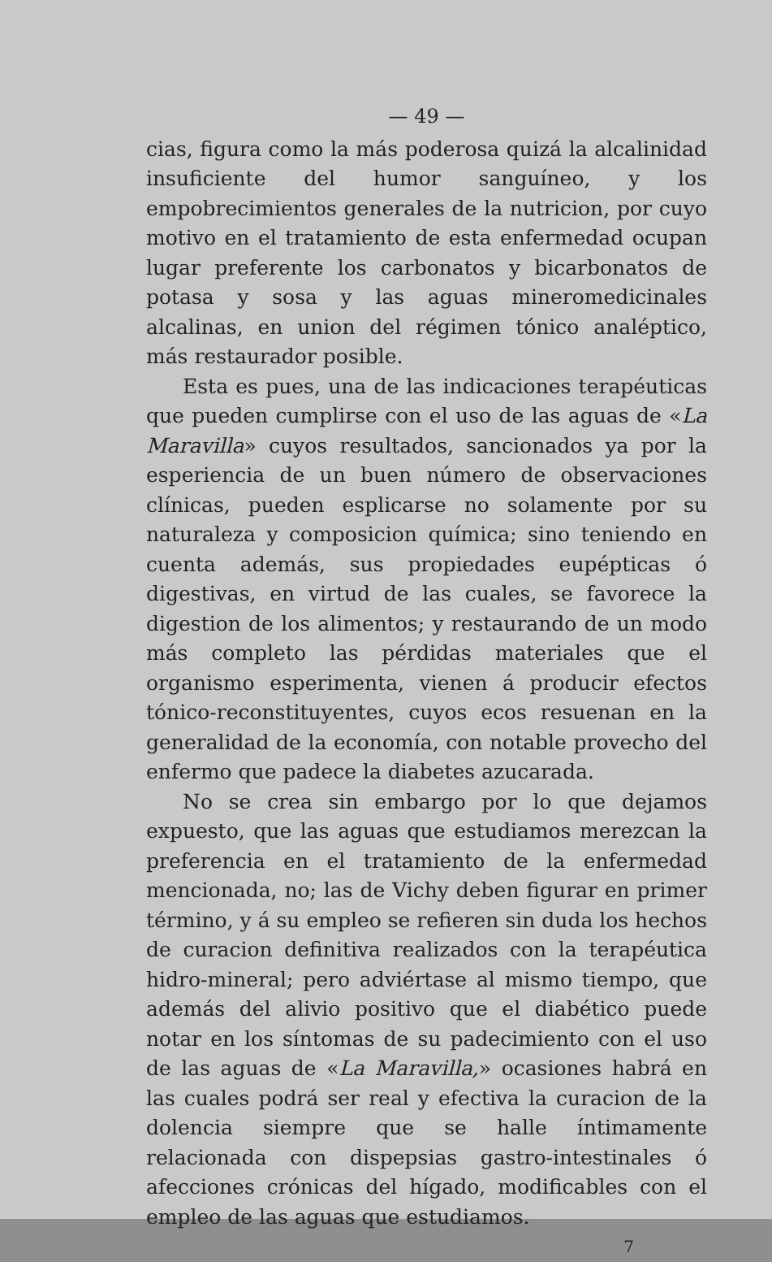— 49 —
cias, figura como la más poderosa quizá la alcalinidad insuficiente del humor sanguíneo, y los empobrecimientos generales de la nutricion, por cuyo motivo en el tratamiento de esta enfermedad ocupan lugar preferente los carbonatos y bicarbonatos de potasa y sosa y las aguas mineromedicinales alcalinas, en union del régimen tónico analéptico, más restaurador posible.
Esta es pues, una de las indicaciones terapéuticas que pueden cumplirse con el uso de las aguas de «La Maravilla» cuyos resultados, sancionados ya por la esperiencia de un buen número de observaciones clínicas, pueden esplicarse no solamente por su naturaleza y composicion química; sino teniendo en cuenta además, sus propiedades eupépticas ó digestivas, en virtud de las cuales, se favorece la digestion de los alimentos; y restaurando de un modo más completo las pérdidas materiales que el organismo esperimenta, vienen á producir efectos tónico-reconstituyentes, cuyos ecos resuenan en la generalidad de la economía, con notable provecho del enfermo que padece la diabetes azucarada.
No se crea sin embargo por lo que dejamos expuesto, que las aguas que estudiamos merezcan la preferencia en el tratamiento de la enfermedad mencionada, no; las de Vichy deben figurar en primer término, y á su empleo se refieren sin duda los hechos de curacion definitiva realizados con la terapéutica hidro-mineral; pero adviértase al mismo tiempo, que además del alivio positivo que el diabético puede notar en los síntomas de su padecimiento con el uso de las aguas de «La Maravilla,» ocasiones habrá en las cuales podrá ser real y efectiva la curacion de la dolencia siempre que se halle íntimamente relacionada con dispepsias gastro-intestinales ó afecciones crónicas del hígado, modificables con el empleo de las aguas que estudiamos.
7